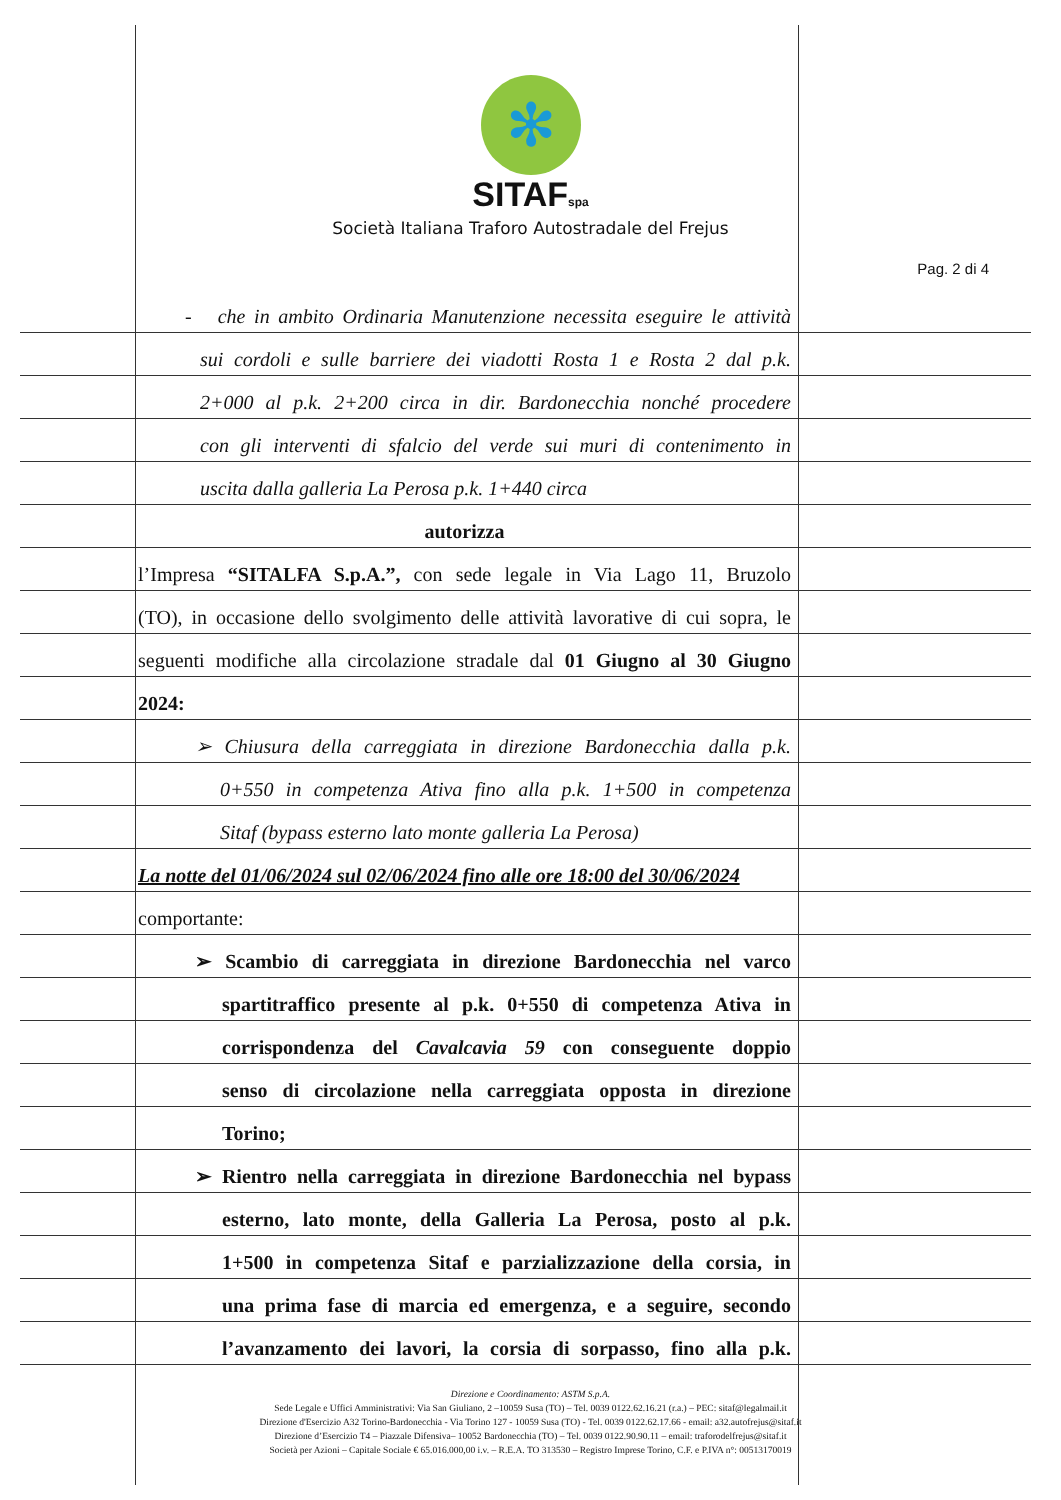✻
SITAFspa
Società Italiana Traforo Autostradale del Frejus
Pag. 2 di 4
- che in ambito Ordinaria Manutenzione necessita eseguire le attività
sui cordoli e sulle barriere dei viadotti Rosta 1 e Rosta 2 dal p.k.
2+000 al p.k. 2+200 circa in dir. Bardonecchia nonché procedere
con gli interventi di sfalcio del verde sui muri di contenimento in
uscita dalla galleria La Perosa p.k. 1+440 circa
autorizza
l’Impresa “SITALFA S.p.A.”, con sede legale in Via Lago 11, Bruzolo
(TO), in occasione dello svolgimento delle attività lavorative di cui sopra, le
seguenti modifiche alla circolazione stradale dal 01 Giugno al 30 Giugno
2024:
➢ Chiusura della carreggiata in direzione Bardonecchia dalla p.k.
0+550 in competenza Ativa fino alla p.k. 1+500 in competenza
Sitaf (bypass esterno lato monte galleria La Perosa)
La notte del 01/06/2024 sul 02/06/2024 fino alle ore 18:00 del 30/06/2024
comportante:
➢ Scambio di carreggiata in direzione Bardonecchia nel varco
spartitraffico presente al p.k. 0+550 di competenza Ativa in
corrispondenza del Cavalcavia 59 con conseguente doppio
senso di circolazione nella carreggiata opposta in direzione
Torino;
➢ Rientro nella carreggiata in direzione Bardonecchia nel bypass
esterno, lato monte, della Galleria La Perosa, posto al p.k.
1+500 in competenza Sitaf e parzializzazione della corsia, in
una prima fase di marcia ed emergenza, e a seguire, secondo
l’avanzamento dei lavori, la corsia di sorpasso, fino alla p.k.
Direzione e Coordinamento: ASTM S.p.A.
Sede Legale e Uffici Amministrativi: Via San Giuliano, 2 –10059 Susa (TO) – Tel. 0039 0122.62.16.21 (r.a.) – PEC: sitaf@legalmail.it
Direzione d'Esercizio A32 Torino-Bardonecchia - Via Torino 127 - 10059 Susa (TO) - Tel. 0039 0122.62.17.66 - email: a32.autofrejus@sitaf.it
Direzione d’Esercizio T4 – Piazzale Difensiva– 10052 Bardonecchia (TO) – Tel. 0039 0122.90.90.11 – email: traforodelfrejus@sitaf.it
Società per Azioni – Capitale Sociale € 65.016.000,00 i.v. – R.E.A. TO 313530 – Registro Imprese Torino, C.F. e P.IVA n°: 00513170019